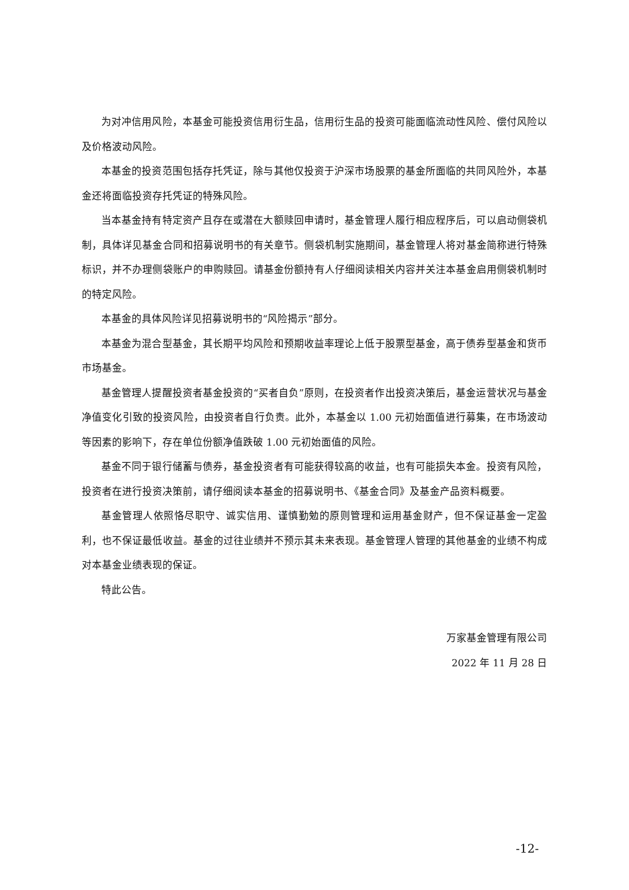为对冲信用风险，本基金可能投资信用衍生品，信用衍生品的投资可能面临流动性风险、偿付风险以及价格波动风险。
本基金的投资范围包括存托凭证，除与其他仅投资于沪深市场股票的基金所面临的共同风险外，本基金还将面临投资存托凭证的特殊风险。
当本基金持有特定资产且存在或潜在大额赎回申请时，基金管理人履行相应程序后，可以启动侧袋机制，具体详见基金合同和招募说明书的有关章节。侧袋机制实施期间，基金管理人将对基金简称进行特殊标识，并不办理侧袋账户的申购赎回。请基金份额持有人仔细阅读相关内容并关注本基金启用侧袋机制时的特定风险。
本基金的具体风险详见招募说明书的“风险揭示”部分。
本基金为混合型基金，其长期平均风险和预期收益率理论上低于股票型基金，高于债券型基金和货币市场基金。
基金管理人提醒投资者基金投资的“买者自负”原则，在投资者作出投资决策后，基金运营状况与基金净值变化引致的投资风险，由投资者自行负责。此外，本基金以 1.00 元初始面值进行募集，在市场波动等因素的影响下，存在单位份额净值跌破 1.00 元初始面值的风险。
基金不同于银行储蓄与债券，基金投资者有可能获得较高的收益，也有可能损失本金。投资有风险，投资者在进行投资决策前，请仔细阅读本基金的招募说明书、《基金合同》及基金产品资料概要。
基金管理人依照恪尽职守、诚实信用、谨慎勤勉的原则管理和运用基金财产，但不保证基金一定盈利，也不保证最低收益。基金的过往业绩并不预示其未来表现。基金管理人管理的其他基金的业绩不构成对本基金业绩表现的保证。
特此公告。
万家基金管理有限公司
2022 年 11 月 28 日
-12-